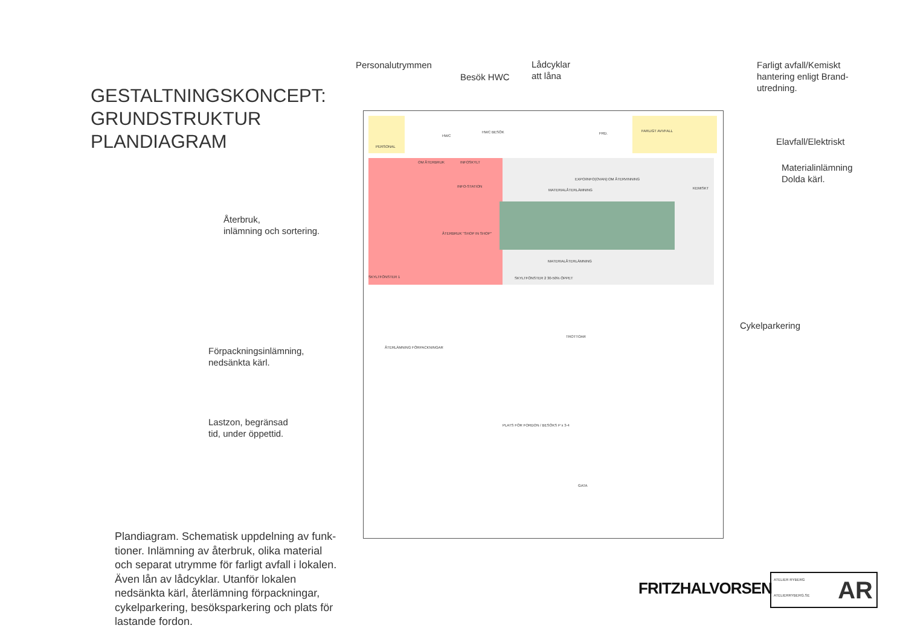GESTALTNINGSKONCEPT:
GRUNDSTRUKTUR
PLANDIAGRAM
Återbruk,
inlämning och sortering.
Förpackningsinlämning,
nedsänkta kärl.
Lastzon, begränsad
tid, under öppettid.
Plandiagram. Schematisk uppdelning av funk-tioner. Inlämning av återbruk, olika material och separat utrymme för farligt avfall i lokalen. Även lån av lådcyklar. Utanför lokalen nedsänkta kärl, återlämning förpackningar, cykelparkering, besöksparkering och plats för lastande fordon.
Personalutrymmen
Besök HWC
Lådcyklar
att låna
Farligt avfall/Kemiskt
hantering enligt Brand-
utredning.
Elavfall/Elektriskt
Materialinlämning
Dolda kärl.
Cykelparkering
PERSONAL
HWC
HWC BESÖK FRD.
FARLIGT AVVFALL
OM ÅTERBRUK INFOSKYLT
INFO-STATION
EXPO/INFO(OVAN):OM ÅTERVINNING
MATERIALÅTERLÄMNING KEMISKT
ÅTERBRUK "SHOP IN SHOP"
MATERIALÅTERLÄMNING
SKYLTFÖNSTER 1 SKYLTFÖNSTER 2 30-50% ÖPPET
TROTTOAR
ÅTERLÄMNING FÖRPACKNINGAR
PLATS FÖR FORDON / BESÖKS P x 3-4
GATA
FRITZHALVORSEN
ATELIER RYBERG
ATELIERRYBERG.SE
AR